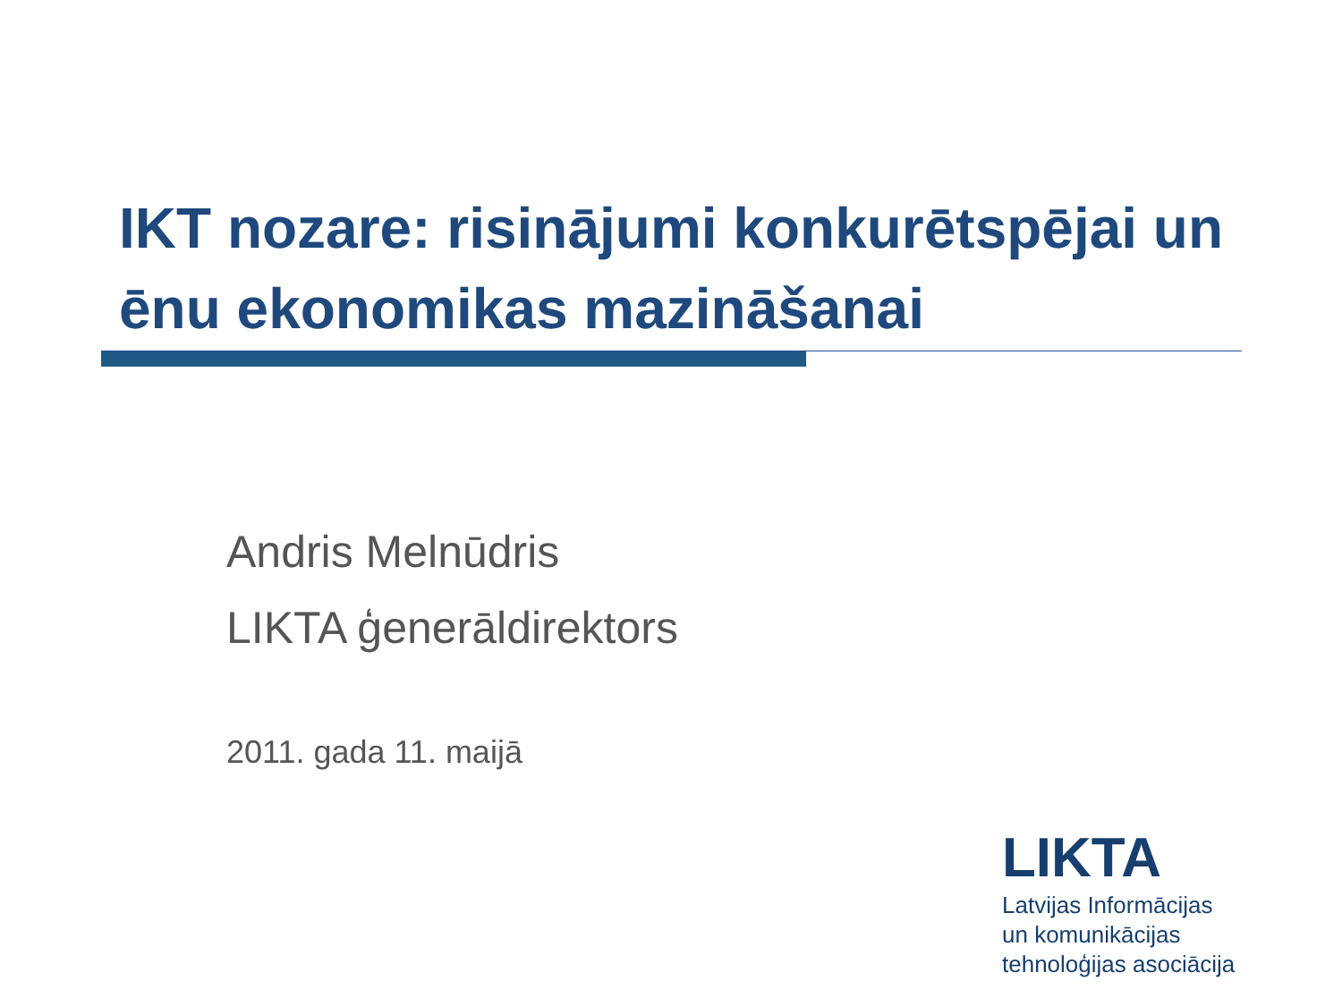IKT nozare: risinājumi konkurētspējai un ēnu ekonomikas mazināšanai
Andris Melnūdris
LIKTA ģenerāldirektors
2011. gada 11. maijā
LIKTA
Latvijas Informācijas
un komunikācijas
tehnoloģijas asociācija